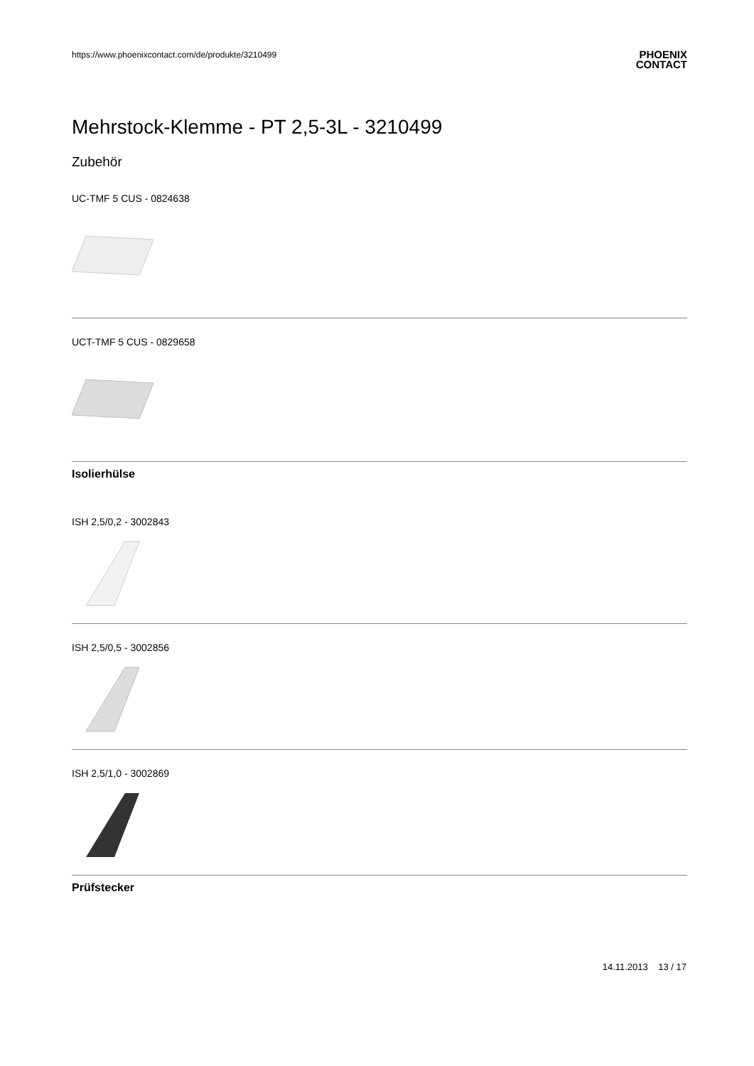https://www.phoenixcontact.com/de/produkte/3210499 PHOENIX
CONTACT
Mehrstock-Klemme - PT 2,5-3L - 3210499
Zubehör
UC-TMF 5 CUS - 0824638
UCT-TMF 5 CUS - 0829658
Isolierhülse
ISH 2,5/0,2 - 3002843
ISH 2,5/0,5 - 3002856
ISH 2,5/1,0 - 3002869
Prüfstecker
14.11.2013 13 / 17